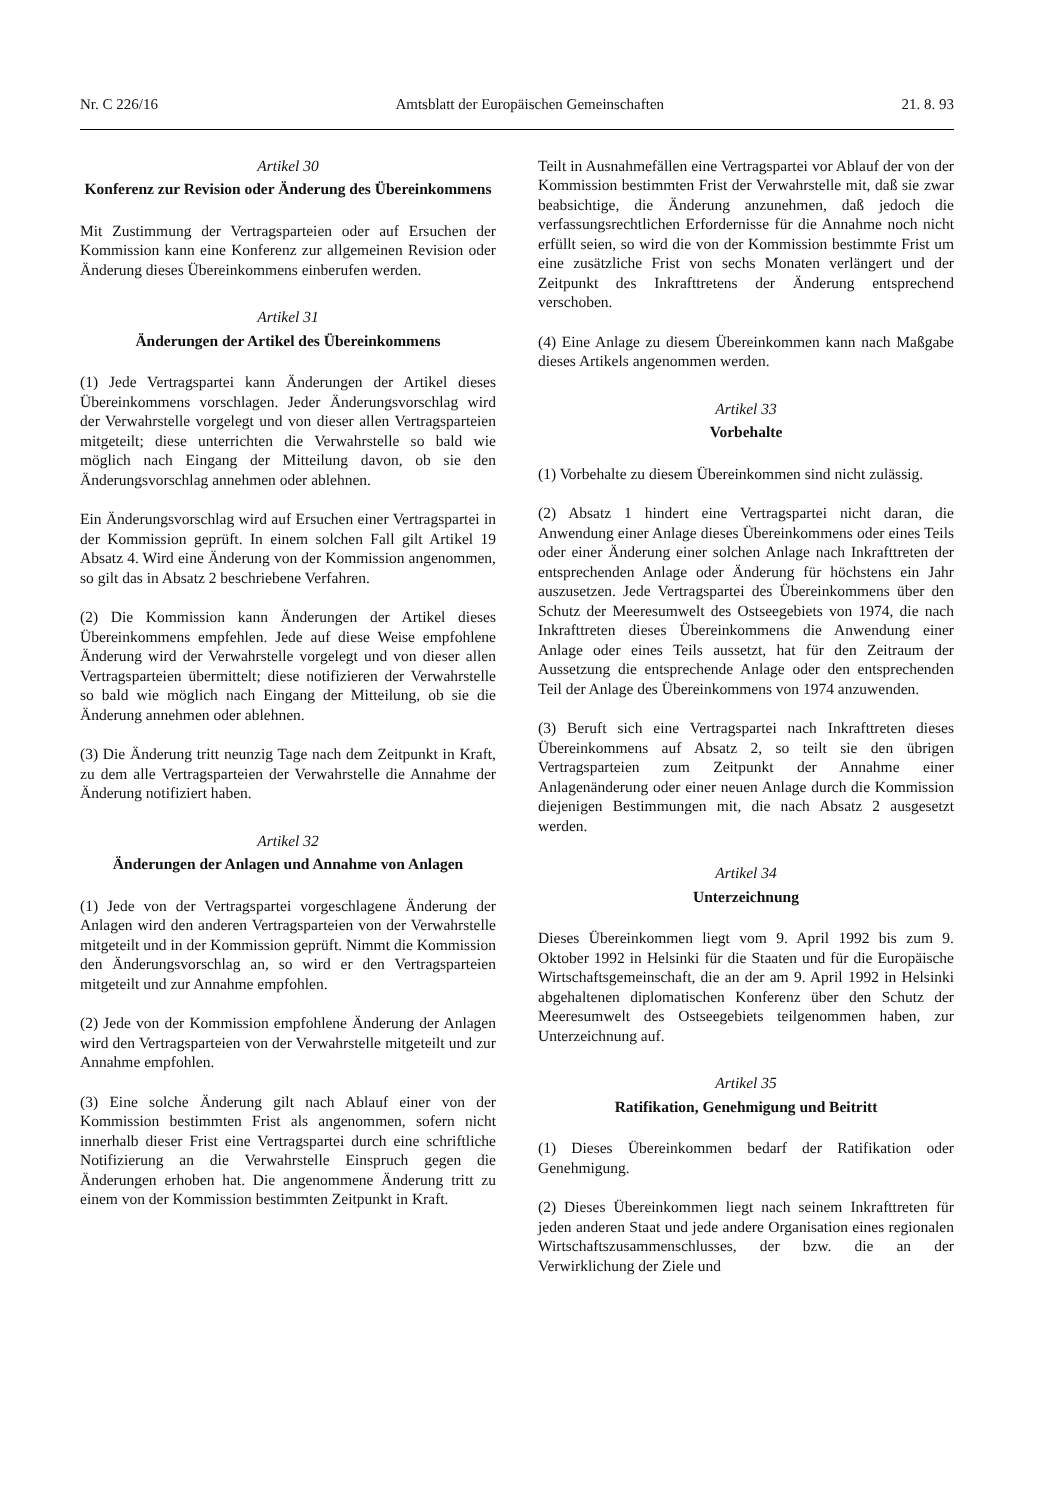Nr. C 226/16 Amtsblatt der Europäischen Gemeinschaften 21. 8. 93
Artikel 30
Konferenz zur Revision oder Änderung des Übereinkommens
Mit Zustimmung der Vertragsparteien oder auf Ersuchen der Kommission kann eine Konferenz zur allgemeinen Revision oder Änderung dieses Übereinkommens einberufen werden.
Artikel 31
Änderungen der Artikel des Übereinkommens
(1) Jede Vertragspartei kann Änderungen der Artikel dieses Übereinkommens vorschlagen. Jeder Änderungsvorschlag wird der Verwahrstelle vorgelegt und von dieser allen Vertragsparteien mitgeteilt; diese unterrichten die Verwahrstelle so bald wie möglich nach Eingang der Mitteilung davon, ob sie den Änderungsvorschlag annehmen oder ablehnen.
Ein Änderungsvorschlag wird auf Ersuchen einer Vertragspartei in der Kommission geprüft. In einem solchen Fall gilt Artikel 19 Absatz 4. Wird eine Änderung von der Kommission angenommen, so gilt das in Absatz 2 beschriebene Verfahren.
(2) Die Kommission kann Änderungen der Artikel dieses Übereinkommens empfehlen. Jede auf diese Weise empfohlene Änderung wird der Verwahrstelle vorgelegt und von dieser allen Vertragsparteien übermittelt; diese notifizieren der Verwahrstelle so bald wie möglich nach Eingang der Mitteilung, ob sie die Änderung annehmen oder ablehnen.
(3) Die Änderung tritt neunzig Tage nach dem Zeitpunkt in Kraft, zu dem alle Vertragsparteien der Verwahrstelle die Annahme der Änderung notifiziert haben.
Artikel 32
Änderungen der Anlagen und Annahme von Anlagen
(1) Jede von der Vertragspartei vorgeschlagene Änderung der Anlagen wird den anderen Vertragsparteien von der Verwahrstelle mitgeteilt und in der Kommission geprüft. Nimmt die Kommission den Änderungsvorschlag an, so wird er den Vertragsparteien mitgeteilt und zur Annahme empfohlen.
(2) Jede von der Kommission empfohlene Änderung der Anlagen wird den Vertragsparteien von der Verwahrstelle mitgeteilt und zur Annahme empfohlen.
(3) Eine solche Änderung gilt nach Ablauf einer von der Kommission bestimmten Frist als angenommen, sofern nicht innerhalb dieser Frist eine Vertragspartei durch eine schriftliche Notifizierung an die Verwahrstelle Einspruch gegen die Änderungen erhoben hat. Die angenommene Änderung tritt zu einem von der Kommission bestimmten Zeitpunkt in Kraft.
Teilt in Ausnahmefällen eine Vertragspartei vor Ablauf der von der Kommission bestimmten Frist der Verwahrstelle mit, daß sie zwar beabsichtige, die Änderung anzunehmen, daß jedoch die verfassungsrechtlichen Erfordernisse für die Annahme noch nicht erfüllt seien, so wird die von der Kommission bestimmte Frist um eine zusätzliche Frist von sechs Monaten verlängert und der Zeitpunkt des Inkrafttretens der Änderung entsprechend verschoben.
(4) Eine Anlage zu diesem Übereinkommen kann nach Maßgabe dieses Artikels angenommen werden.
Artikel 33
Vorbehalte
(1) Vorbehalte zu diesem Übereinkommen sind nicht zulässig.
(2) Absatz 1 hindert eine Vertragspartei nicht daran, die Anwendung einer Anlage dieses Übereinkommens oder eines Teils oder einer Änderung einer solchen Anlage nach Inkrafttreten der entsprechenden Anlage oder Änderung für höchstens ein Jahr auszusetzen. Jede Vertragspartei des Übereinkommens über den Schutz der Meeresumwelt des Ostseegebiets von 1974, die nach Inkrafttreten dieses Übereinkommens die Anwendung einer Anlage oder eines Teils aussetzt, hat für den Zeitraum der Aussetzung die entsprechende Anlage oder den entsprechenden Teil der Anlage des Übereinkommens von 1974 anzuwenden.
(3) Beruft sich eine Vertragspartei nach Inkrafttreten dieses Übereinkommens auf Absatz 2, so teilt sie den übrigen Vertragsparteien zum Zeitpunkt der Annahme einer Anlagenänderung oder einer neuen Anlage durch die Kommission diejenigen Bestimmungen mit, die nach Absatz 2 ausgesetzt werden.
Artikel 34
Unterzeichnung
Dieses Übereinkommen liegt vom 9. April 1992 bis zum 9. Oktober 1992 in Helsinki für die Staaten und für die Europäische Wirtschaftsgemeinschaft, die an der am 9. April 1992 in Helsinki abgehaltenen diplomatischen Konferenz über den Schutz der Meeresumwelt des Ostseegebiets teilgenommen haben, zur Unterzeichnung auf.
Artikel 35
Ratifikation, Genehmigung und Beitritt
(1) Dieses Übereinkommen bedarf der Ratifikation oder Genehmigung.
(2) Dieses Übereinkommen liegt nach seinem Inkrafttreten für jeden anderen Staat und jede andere Organisation eines regionalen Wirtschaftszusammenschlusses, der bzw. die an der Verwirklichung der Ziele und